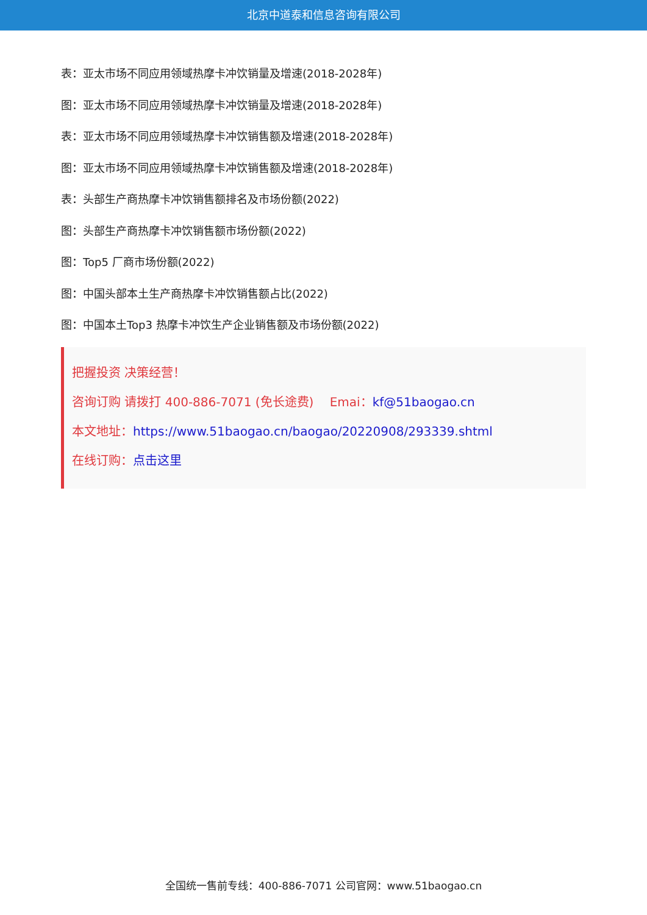北京中道泰和信息咨询有限公司
表：亚太市场不同应用领域热摩卡冲饮销量及增速(2018-2028年)
图：亚太市场不同应用领域热摩卡冲饮销量及增速(2018-2028年)
表：亚太市场不同应用领域热摩卡冲饮销售额及增速(2018-2028年)
图：亚太市场不同应用领域热摩卡冲饮销售额及增速(2018-2028年)
表：头部生产商热摩卡冲饮销售额排名及市场份额(2022)
图：头部生产商热摩卡冲饮销售额市场份额(2022)
图：Top5 厂商市场份额(2022)
图：中国头部本土生产商热摩卡冲饮销售额占比(2022)
图：中国本土Top3 热摩卡冲饮生产企业销售额及市场份额(2022)
把握投资 决策经营！
咨询订购 请拨打 400-886-7071 (免长途费)　 Emai：kf@51baogao.cn
本文地址：https://www.51baogao.cn/baogao/20220908/293339.shtml
在线订购：点击这里
全国统一售前专线：400-886-7071 公司官网：www.51baogao.cn